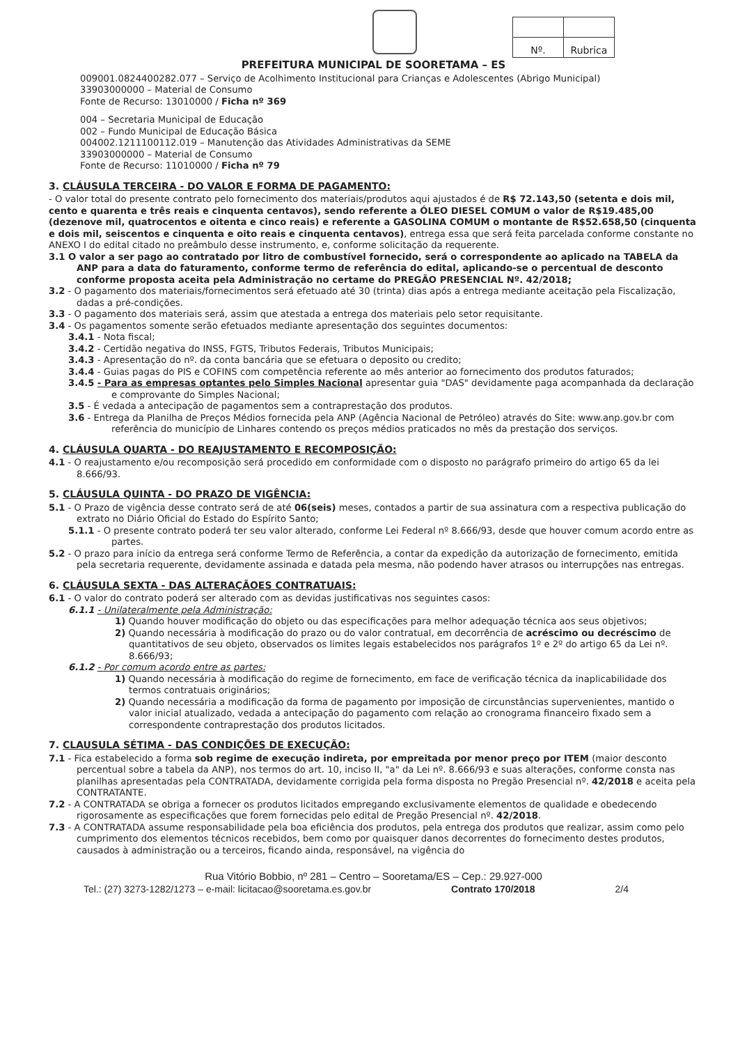| Nº. | Rubrica |
PREFEITURA MUNICIPAL DE SOORETAMA – ES
009001.0824400282.077 – Serviço de Acolhimento Institucional para Crianças e Adolescentes (Abrigo Municipal)
33903000000 – Material de Consumo
Fonte de Recurso: 13010000 / Ficha nº 369
004 – Secretaria Municipal de Educação
002 – Fundo Municipal de Educação Básica
004002.1211100112.019 – Manutenção das Atividades Administrativas da SEME
33903000000 – Material de Consumo
Fonte de Recurso: 11010000 / Ficha nº 79
3. CLÁUSULA TERCEIRA - DO VALOR E FORMA DE PAGAMENTO:
- O valor total do presente contrato pelo fornecimento dos materiais/produtos aqui ajustados é de R$ 72.143,50 (setenta e dois mil, cento e quarenta e três reais e cinquenta centavos), sendo referente a ÓLEO DIESEL COMUM o valor de R$19.485,00 (dezenove mil, quatrocentos e oitenta e cinco reais) e referente a GASOLINA COMUM o montante de R$52.658,50 (cinquenta e dois mil, seiscentos e cinquenta e oito reais e cinquenta centavos), entrega essa que será feita parcelada conforme constante no ANEXO I do edital citado no preâmbulo desse instrumento, e, conforme solicitação da requerente.
3.1 O valor a ser pago ao contratado por litro de combustível fornecido, será o correspondente ao aplicado na TABELA da ANP para a data do faturamento, conforme termo de referência do edital, aplicando-se o percentual de desconto conforme proposta aceita pela Administração no certame do PREGÃO PRESENCIAL Nº. 42/2018;
3.2 - O pagamento dos materiais/fornecimentos será efetuado até 30 (trinta) dias após a entrega mediante aceitação pela Fiscalização, dadas a pré-condições.
3.3 - O pagamento dos materiais será, assim que atestada a entrega dos materiais pelo setor requisitante.
3.4 - Os pagamentos somente serão efetuados mediante apresentação dos seguintes documentos:
3.4.1 - Nota fiscal;
3.4.2 - Certidão negativa do INSS, FGTS, Tributos Federais, Tributos Municipais;
3.4.3 - Apresentação do nº. da conta bancária que se efetuara o deposito ou credito;
3.4.4 - Guias pagas do PIS e COFINS com competência referente ao mês anterior ao fornecimento dos produtos faturados;
3.4.5 - Para as empresas optantes pelo Simples Nacional apresentar guia "DAS" devidamente paga acompanhada da declaração e comprovante do Simples Nacional;
3.5 - É vedada a antecipação de pagamentos sem a contraprestação dos produtos.
3.6 - Entrega da Planilha de Preços Médios fornecida pela ANP (Agência Nacional de Petróleo) através do Site: www.anp.gov.br com referência do município de Linhares contendo os preços médios praticados no mês da prestação dos serviços.
4. CLÁUSULA QUARTA - DO REAJUSTAMENTO E RECOMPOSIÇÃO:
4.1 - O reajustamento e/ou recomposição será procedido em conformidade com o disposto no parágrafo primeiro do artigo 65 da lei 8.666/93.
5. CLÁUSULA QUINTA - DO PRAZO DE VIGÊNCIA:
5.1 - O Prazo de vigência desse contrato será de até 06(seis) meses, contados a partir de sua assinatura com a respectiva publicação do extrato no Diário Oficial do Estado do Espírito Santo;
5.1.1 - O presente contrato poderá ter seu valor alterado, conforme Lei Federal nº 8.666/93, desde que houver comum acordo entre as partes.
5.2 - O prazo para início da entrega será conforme Termo de Referência, a contar da expedição da autorização de fornecimento, emitida pela secretaria requerente, devidamente assinada e datada pela mesma, não podendo haver atrasos ou interrupções nas entregas.
6. CLÁUSULA SEXTA - DAS ALTERAÇÃOES CONTRATUAIS:
6.1 - O valor do contrato poderá ser alterado com as devidas justificativas nos seguintes casos:
6.1.1 - Unilateralmente pela Administração:
1) Quando houver modificação do objeto ou das especificações para melhor adequação técnica aos seus objetivos;
2) Quando necessária à modificação do prazo ou do valor contratual, em decorrência de acréscimo ou decréscimo de quantitativos de seu objeto, observados os limites legais estabelecidos nos parágrafos 1º e 2º do artigo 65 da Lei nº. 8.666/93;
6.1.2 - Por comum acordo entre as partes:
1) Quando necessária à modificação do regime de fornecimento, em face de verificação técnica da inaplicabilidade dos termos contratuais originários;
2) Quando necessária a modificação da forma de pagamento por imposição de circunstâncias supervenientes, mantido o valor inicial atualizado, vedada a antecipação do pagamento com relação ao cronograma financeiro fixado sem a correspondente contraprestação dos produtos licitados.
7. CLAUSULA SÉTIMA - DAS CONDIÇÕES DE EXECUÇÃO:
7.1 - Fica estabelecido a forma sob regime de execução indireta, por empreitada por menor preço por ITEM (maior desconto percentual sobre a tabela da ANP), nos termos do art. 10, inciso II, "a" da Lei nº. 8.666/93 e suas alterações, conforme consta nas planilhas apresentadas pela CONTRATADA, devidamente corrigida pela forma disposta no Pregão Presencial nº. 42/2018 e aceita pela CONTRATANTE.
7.2 - A CONTRATADA se obriga a fornecer os produtos licitados empregando exclusivamente elementos de qualidade e obedecendo rigorosamente as especificações que forem fornecidas pelo edital de Pregão Presencial nº. 42/2018.
7.3 - A CONTRATADA assume responsabilidade pela boa eficiência dos produtos, pela entrega dos produtos que realizar, assim como pelo cumprimento dos elementos técnicos recebidos, bem como por quaisquer danos decorrentes do fornecimento destes produtos, causados à administração ou a terceiros, ficando ainda, responsável, na vigência do
Rua Vitório Bobbio, nº 281 – Centro – Sooretama/ES – Cep.: 29.927-000
Tel.: (27) 3273-1282/1273 – e-mail: licitacao@sooretama.es.gov.br Contrato 170/2018 2/4